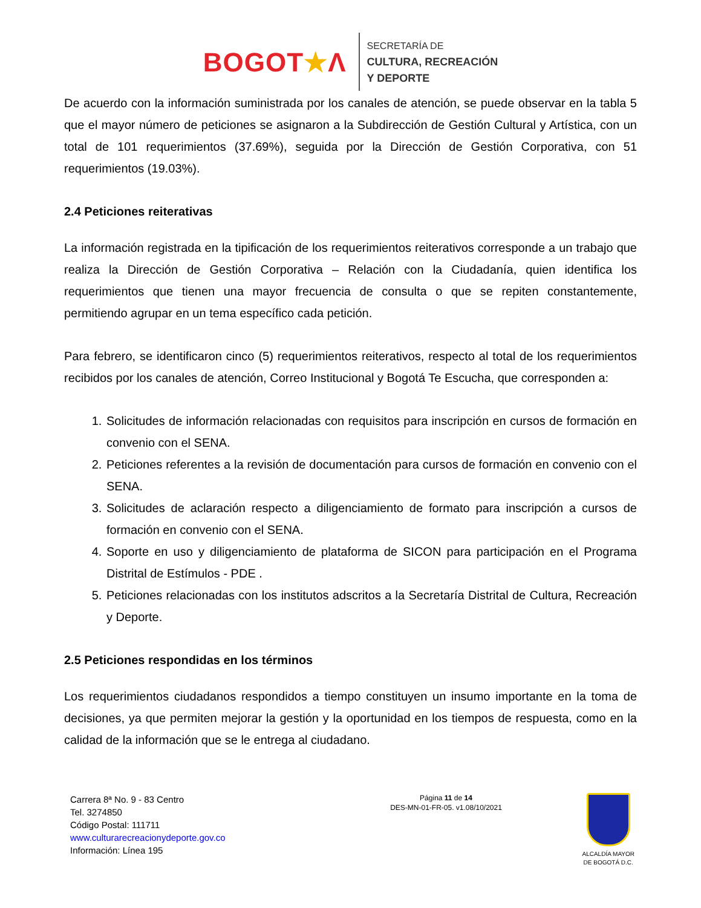BOGOT★Λ
SECRETARÍA DE
CULTURA, RECREACIÓN
Y DEPORTE
De acuerdo con la información suministrada por los canales de atención, se puede observar en la tabla 5 que el mayor número de peticiones se asignaron a la Subdirección de Gestión Cultural y Artística, con un total de 101 requerimientos (37.69%), seguida por la Dirección de Gestión Corporativa, con 51 requerimientos (19.03%).
2.4 Peticiones reiterativas
La información registrada en la tipificación de los requerimientos reiterativos corresponde a un trabajo que realiza la Dirección de Gestión Corporativa – Relación con la Ciudadanía, quien identifica los requerimientos que tienen una mayor frecuencia de consulta o que se repiten constantemente, permitiendo agrupar en un tema específico cada petición.
Para febrero, se identificaron cinco (5) requerimientos reiterativos, respecto al total de los requerimientos recibidos por los canales de atención, Correo Institucional y Bogotá Te Escucha, que corresponden a:
1. Solicitudes de información relacionadas con requisitos para inscripción en cursos de formación en convenio con el SENA.
2. Peticiones referentes a la revisión de documentación para cursos de formación en convenio con el SENA.
3. Solicitudes de aclaración respecto a diligenciamiento de formato para inscripción a cursos de formación en convenio con el SENA.
4. Soporte en uso y diligenciamiento de plataforma de SICON para participación en el Programa Distrital de Estímulos - PDE .
5. Peticiones relacionadas con los institutos adscritos a la Secretaría Distrital de Cultura, Recreación y Deporte.
2.5 Peticiones respondidas en los términos
Los requerimientos ciudadanos respondidos a tiempo constituyen un insumo importante en la toma de decisiones, ya que permiten mejorar la gestión y la oportunidad en los tiempos de respuesta, como en la calidad de la información que se le entrega al ciudadano.
Carrera 8ª No. 9 - 83 Centro
Tel. 3274850
Código Postal: 111711
www.culturarecreacionydeporte.gov.co
Información: Línea 195
Página 11 de 14
DES-MN-01-FR-05. v1.08/10/2021
ALCALDÍA MAYOR
DE BOGOTÁ D.C.